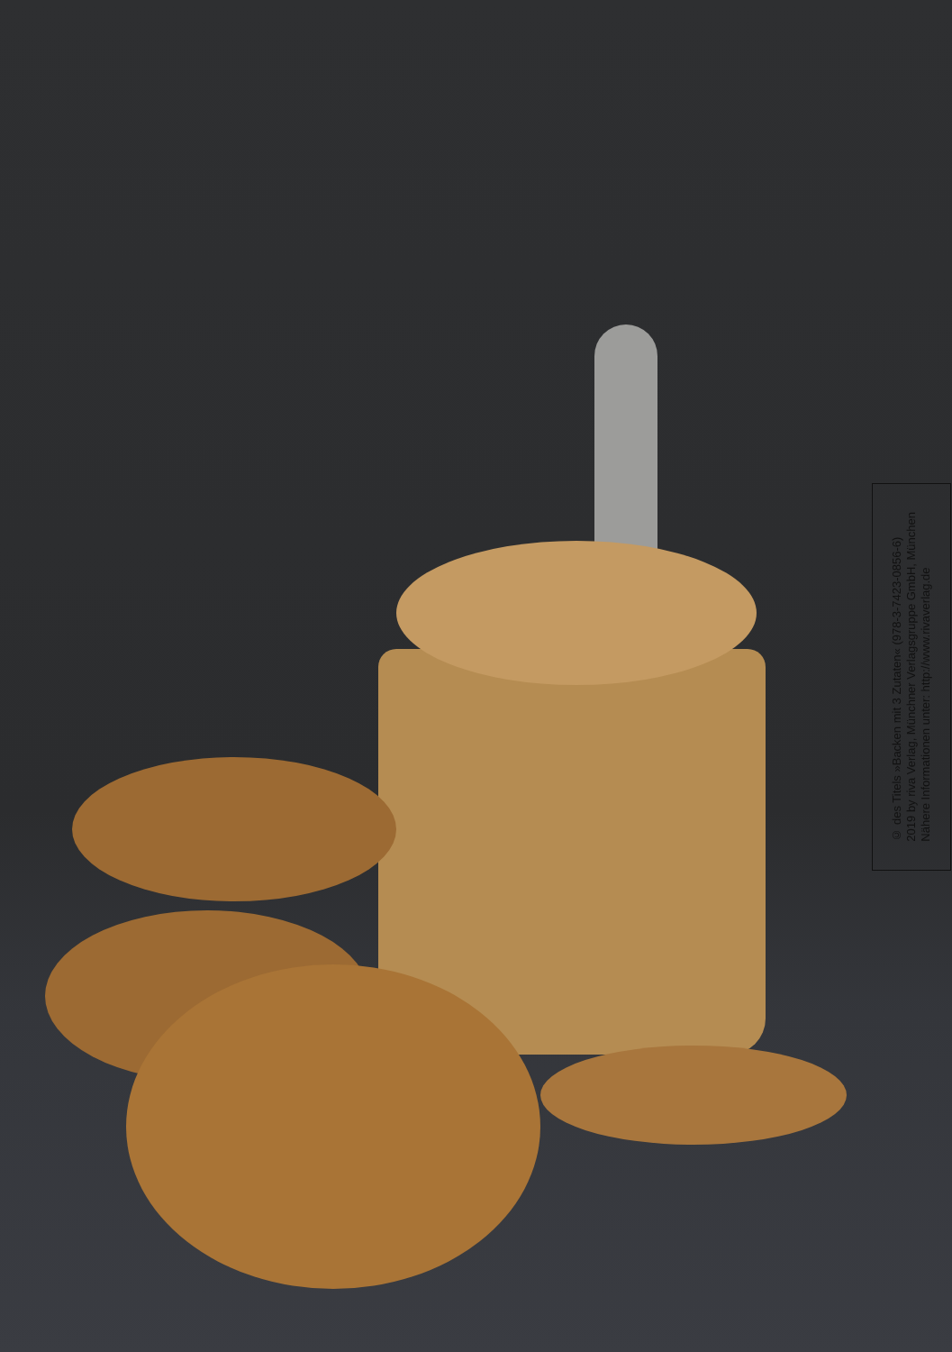© des Titels »Backen mit 3 Zutaten« (978-3-7423-0856-6)
2019 by riva Verlag, Münchner Verlagsgruppe GmbH, München
Nähere Informationen unter: http://www.rivaverlag.de